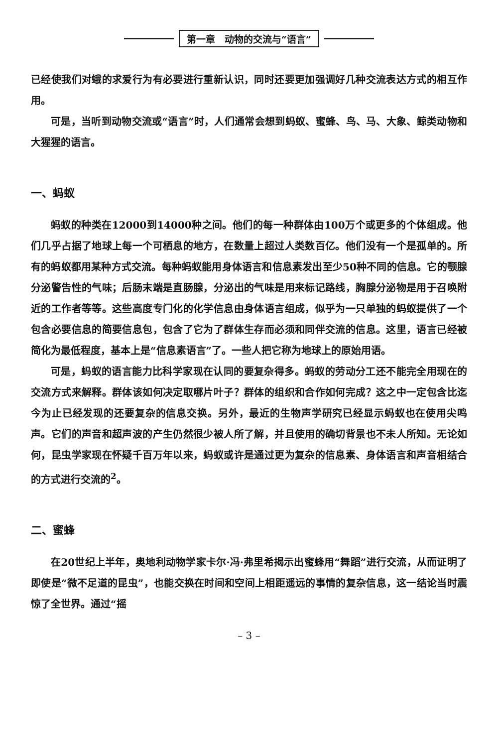第一章　动物的交流与“语言”
已经使我们对蛾的求爱行为有必要进行重新认识，同时还要更加强调好几种交流表达方式的相互作用。
可是，当听到动物交流或“语言”时，人们通常会想到蚂蚁、蜜蜂、鸟、马、大象、鲸类动物和大猩猩的语言。
一、蚂蚁
蚂蚁的种类在12000到14000种之间。他们的每一种群体由100万个或更多的个体组成。他们几乎占据了地球上每一个可栖息的地方，在数量上超过人类数百亿。他们没有一个是孤单的。所有的蚂蚁都用某种方式交流。每种蚂蚁能用身体语言和信息素发出至少50种不同的信息。它的颚腺分泌警告性的气味；后肠末端是直肠腺，分泌出的气味是用来标记路线，胸腺分泌物是用于召唤附近的工作者等等。这些高度专门化的化学信息由身体语言组成，似乎为一只单独的蚂蚁提供了一个包含必要信息的简要信息包，包含了它为了群体生存而必须和同伴交流的信息。这里，语言已经被简化为最低程度，基本上是“信息素语言”了。一些人把它称为地球上的原始用语。
可是，蚂蚁的语言能力比科学家现在认同的要复杂得多。蚂蚁的劳动分工还不能完全用现在的交流方式来解释。群体该如何决定取哪片叶子？群体的组织和合作如何完成？这之中一定包含比迄今为止已经发现的还要复杂的信息交换。另外，最近的生物声学研究已经显示蚂蚁也在使用尖鸣声。它们的声音和超声波的产生仍然很少被人所了解，并且使用的确切背景也不未人所知。无论如何，昆虫学家现在怀疑千百万年以来，蚂蚁或许是通过更为复杂的信息素、身体语言和声音相结合的方式进行交流的<sup>2</sup>。
二、蜜蜂
在20世纪上半年，奥地利动物学家卡尔·冯·弗里希揭示出蜜蜂用“舞蹈”进行交流，从而证明了即使是“微不足道的昆虫”，也能交换在时间和空间上相距遥远的事情的复杂信息，这一结论当时震惊了全世界。通过“摇
– 3 –